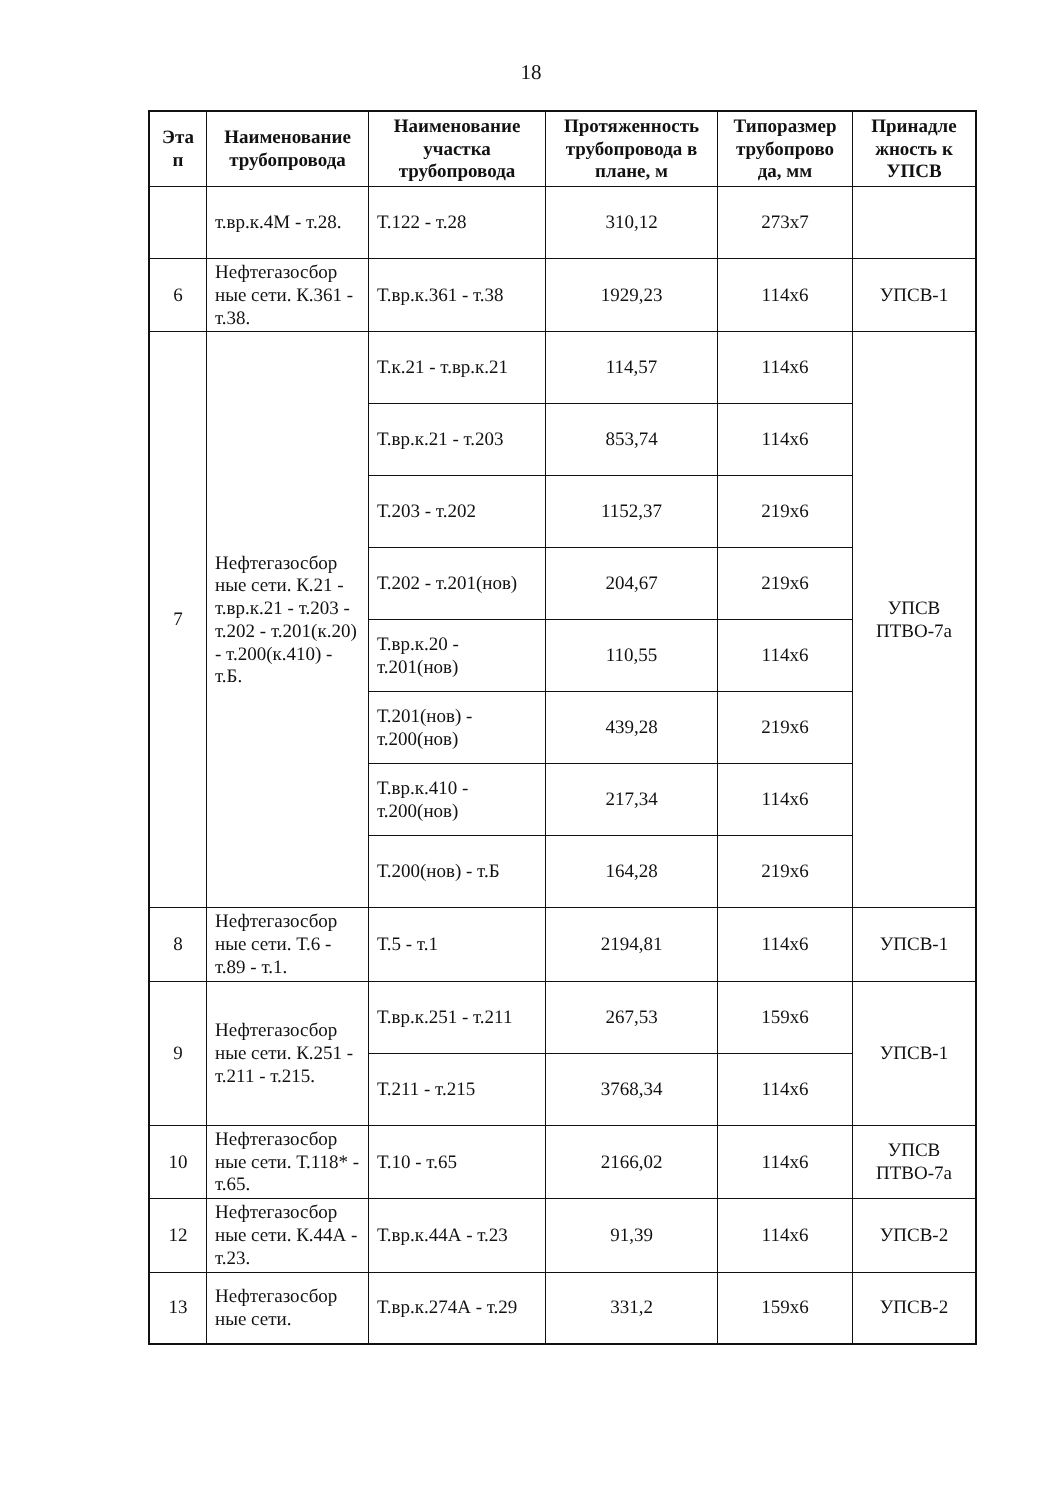18
| Эта п | Наименование трубопровода | Наименование участка трубопровода | Протяженность трубопровода в плане, м | Типоразмер трубопрово да, мм | Принадле жность к УПСВ |
| --- | --- | --- | --- | --- | --- |
| | т.вр.к.4М - т.28. | Т.122 - т.28 | 310,12 | 273х7 | |
| 6 | Нефтегазосбор ные сети. К.361 - т.38. | Т.вр.к.361 - т.38 | 1929,23 | 114х6 | УПСВ-1 |
| 7 | Нефтегазосбор ные сети. К.21 - т.вр.к.21 - т.203 - т.202 - т.201(к.20) - т.200(к.410) - т.Б. | Т.к.21 - т.вр.к.21 | 114,57 | 114х6 | УПСВ ПТВО-7а |
| | | Т.вр.к.21 - т.203 | 853,74 | 114х6 | |
| | | Т.203 - т.202 | 1152,37 | 219х6 | |
| | | Т.202 - т.201(нов) | 204,67 | 219х6 | |
| | | Т.вр.к.20 - т.201(нов) | 110,55 | 114х6 | |
| | | Т.201(нов) - т.200(нов) | 439,28 | 219х6 | |
| | | Т.вр.к.410 - т.200(нов) | 217,34 | 114х6 | |
| | | Т.200(нов) - т.Б | 164,28 | 219х6 | |
| 8 | Нефтегазосбор ные сети. Т.6 - т.89 - т.1. | Т.5 - т.1 | 2194,81 | 114х6 | УПСВ-1 |
| 9 | Нефтегазосбор ные сети. К.251 - т.211 - т.215. | Т.вр.к.251 - т.211 | 267,53 | 159х6 | УПСВ-1 |
| | | Т.211 - т.215 | 3768,34 | 114х6 | |
| 10 | Нефтегазосбор ные сети. Т.118* - т.65. | Т.10 - т.65 | 2166,02 | 114х6 | УПСВ ПТВО-7а |
| 12 | Нефтегазосбор ные сети. К.44А - т.23. | Т.вр.к.44А - т.23 | 91,39 | 114х6 | УПСВ-2 |
| 13 | Нефтегазосбор ные сети. | Т.вр.к.274А - т.29 | 331,2 | 159х6 | УПСВ-2 |